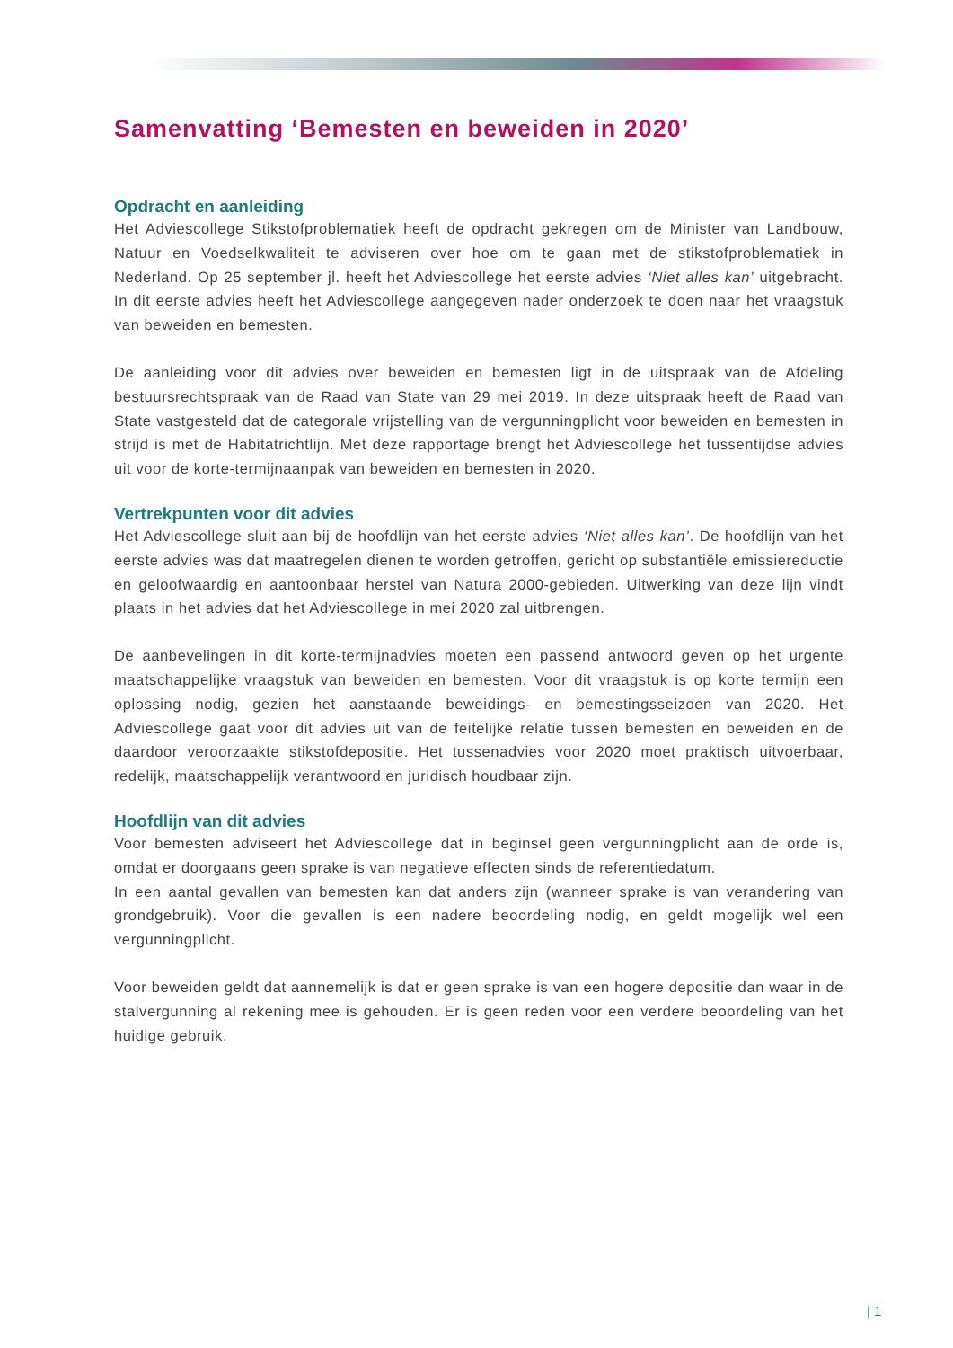Samenvatting ‘Bemesten en beweiden in 2020’
Opdracht en aanleiding
Het Adviescollege Stikstofproblematiek heeft de opdracht gekregen om de Minister van Landbouw, Natuur en Voedselkwaliteit te adviseren over hoe om te gaan met de stikstofproblematiek in Nederland. Op 25 september jl. heeft het Adviescollege het eerste advies ‘Niet alles kan’ uitgebracht. In dit eerste advies heeft het Adviescollege aangegeven nader onderzoek te doen naar het vraagstuk van beweiden en bemesten.
De aanleiding voor dit advies over beweiden en bemesten ligt in de uitspraak van de Afdeling bestuursrechtspraak van de Raad van State van 29 mei 2019. In deze uitspraak heeft de Raad van State vastgesteld dat de categorale vrijstelling van de vergunningplicht voor beweiden en bemesten in strijd is met de Habitatrichtlijn. Met deze rapportage brengt het Adviescollege het tussentijdse advies uit voor de korte-termijnaanpak van beweiden en bemesten in 2020.
Vertrekpunten voor dit advies
Het Adviescollege sluit aan bij de hoofdlijn van het eerste advies ‘Niet alles kan’. De hoofdlijn van het eerste advies was dat maatregelen dienen te worden getroffen, gericht op substantiële emissiereductie en geloofwaardig en aantoonbaar herstel van Natura 2000-gebieden. Uitwerking van deze lijn vindt plaats in het advies dat het Adviescollege in mei 2020 zal uitbrengen.
De aanbevelingen in dit korte-termijnadvies moeten een passend antwoord geven op het urgente maatschappelijke vraagstuk van beweiden en bemesten. Voor dit vraagstuk is op korte termijn een oplossing nodig, gezien het aanstaande beweidings- en bemestingsseizoen van 2020. Het Adviescollege gaat voor dit advies uit van de feitelijke relatie tussen bemesten en beweiden en de daardoor veroorzaakte stikstofdepositie. Het tussenadvies voor 2020 moet praktisch uitvoerbaar, redelijk, maatschappelijk verantwoord en juridisch houdbaar zijn.
Hoofdlijn van dit advies
Voor bemesten adviseert het Adviescollege dat in beginsel geen vergunningplicht aan de orde is, omdat er doorgaans geen sprake is van negatieve effecten sinds de referentiedatum.
In een aantal gevallen van bemesten kan dat anders zijn (wanneer sprake is van verandering van grondgebruik). Voor die gevallen is een nadere beoordeling nodig, en geldt mogelijk wel een vergunningplicht.
Voor beweiden geldt dat aannemelijk is dat er geen sprake is van een hogere depositie dan waar in de stalvergunning al rekening mee is gehouden. Er is geen reden voor een verdere beoordeling van het huidige gebruik.
| 1